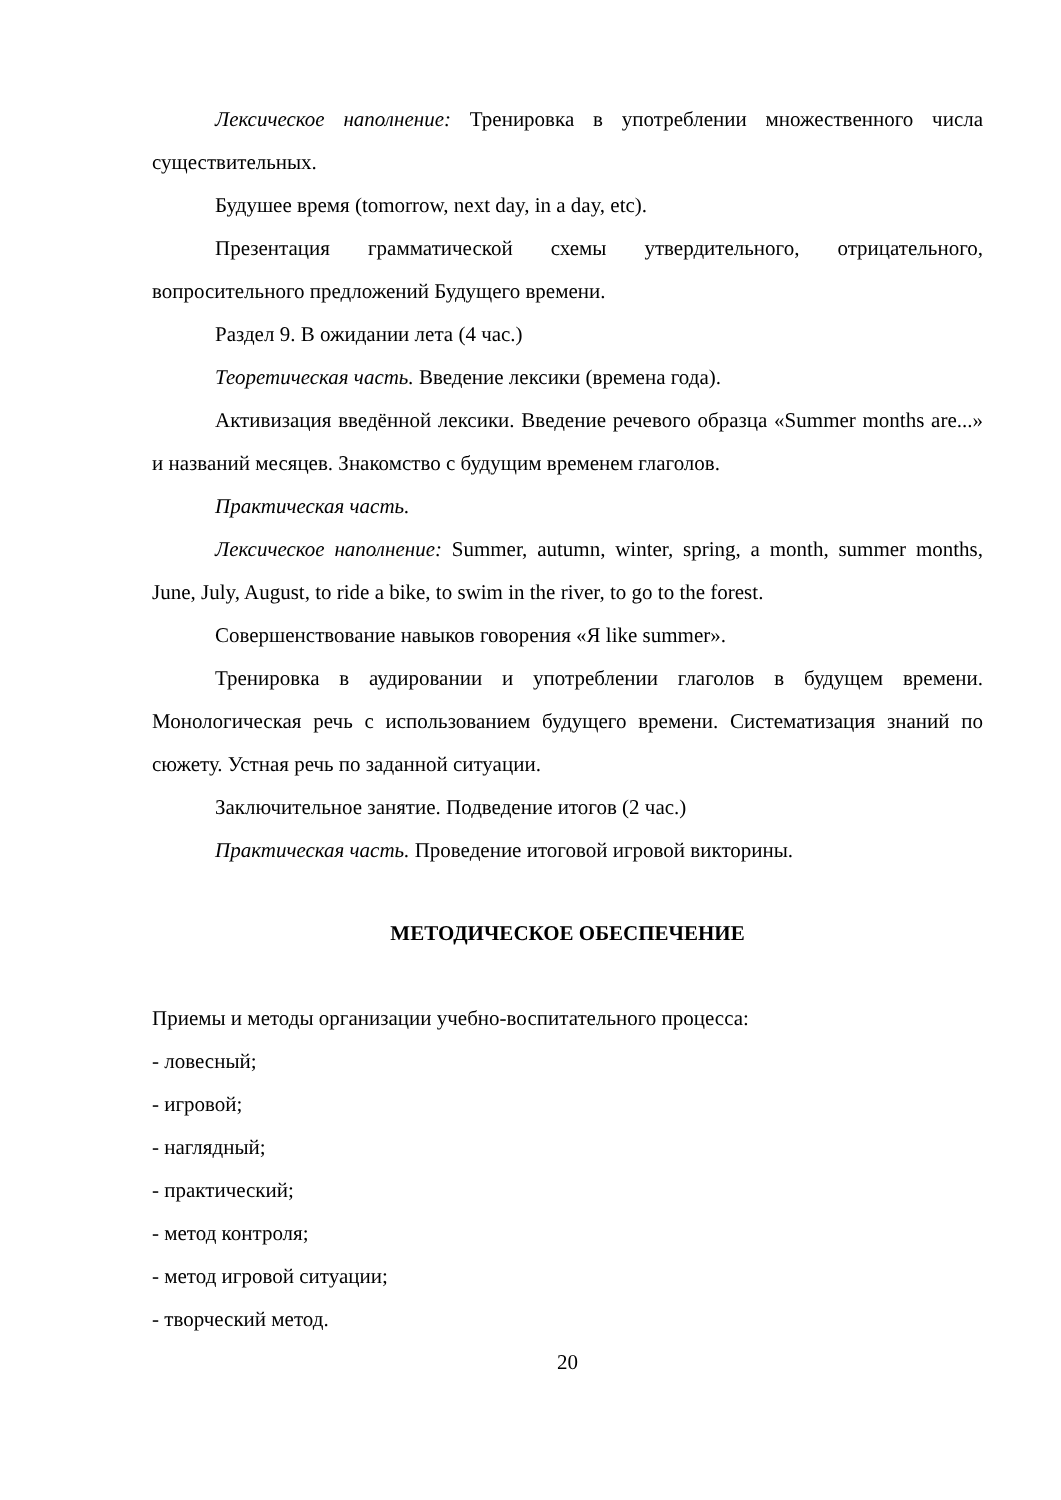Лексическое наполнение: Тренировка в употреблении множественного числа существительных.
Будушее время (tomorrow, next day, in a day, etc).
Презентация грамматической схемы утвердительного, отрицательного, вопросительного предложений Будущего времени.
Раздел 9. В ожидании лета (4 час.)
Теоретическая часть. Введение лексики (времена года).
Активизация введённой лексики. Введение речевого образца «Summer months are...» и названий месяцев. Знакомство с будущим временем глаголов.
Практическая часть.
Лексическое наполнение: Summer, autumn, winter, spring, a month, summer months, June, July, August, to ride a bike, to swim in the river, to go to the forest.
Совершенствование навыков говорения «Я like summer».
Тренировка в аудировании и употреблении глаголов в будущем времени. Монологическая речь с использованием будущего времени. Систематизация знаний по сюжету. Устная речь по заданной ситуации.
Заключительное занятие. Подведение итогов (2 час.)
Практическая часть. Проведение итоговой игровой викторины.
МЕТОДИЧЕСКОЕ ОБЕСПЕЧЕНИЕ
Приемы и методы организации учебно-воспитательного процесса:
- ловесный;
- игровой;
- наглядный;
- практический;
- метод контроля;
- метод игровой ситуации;
- творческий метод.
20